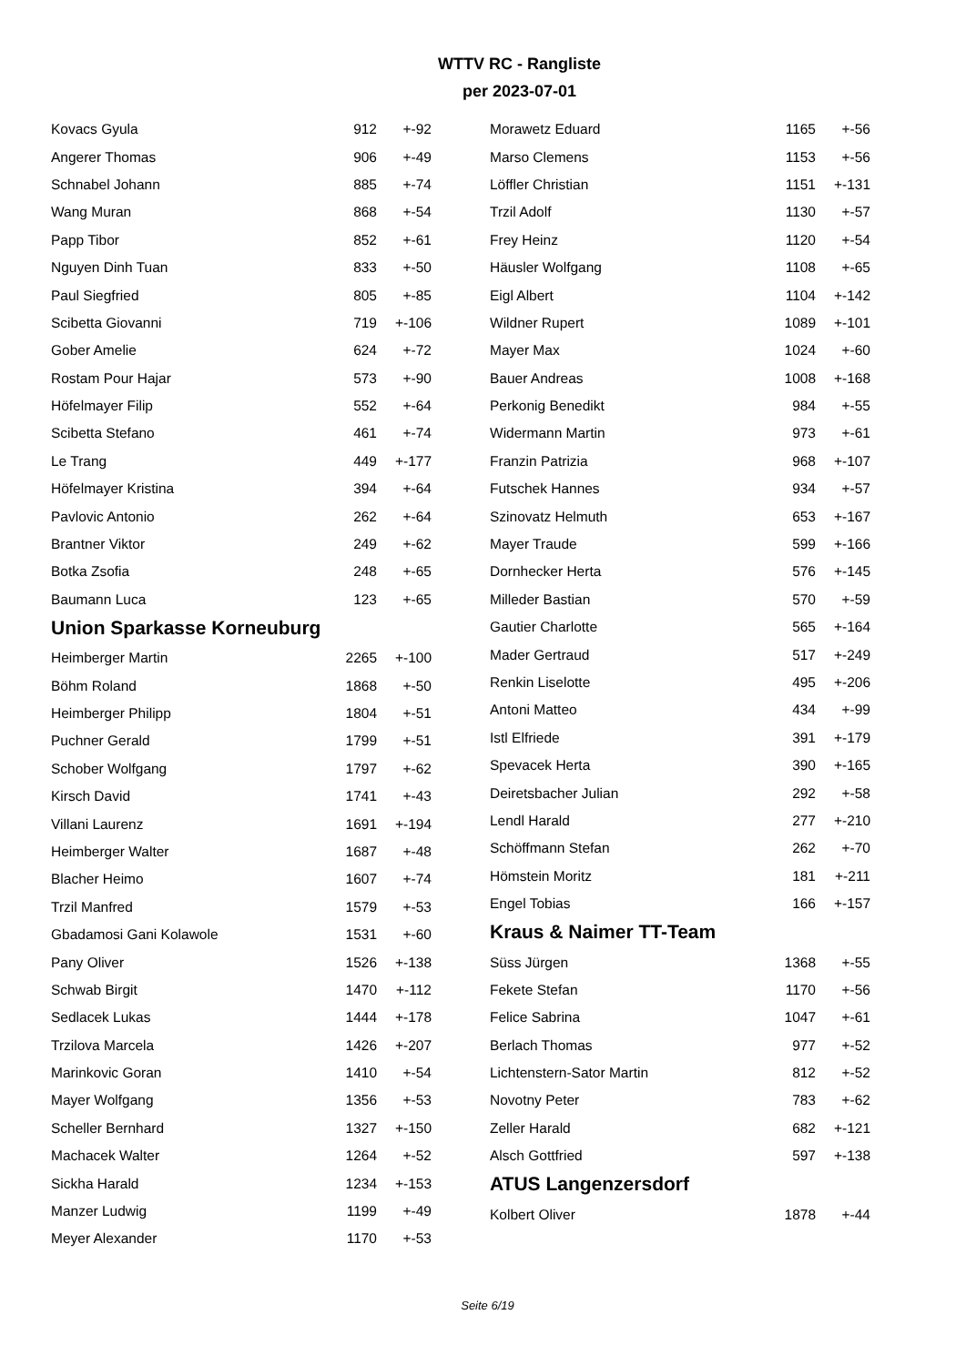WTTV RC - Rangliste
per 2023-07-01
| Kovacs Gyula | 912 | +-92 |
| Angerer Thomas | 906 | +-49 |
| Schnabel Johann | 885 | +-74 |
| Wang Muran | 868 | +-54 |
| Papp Tibor | 852 | +-61 |
| Nguyen Dinh Tuan | 833 | +-50 |
| Paul Siegfried | 805 | +-85 |
| Scibetta Giovanni | 719 | +-106 |
| Gober Amelie | 624 | +-72 |
| Rostam Pour Hajar | 573 | +-90 |
| Höfelmayer Filip | 552 | +-64 |
| Scibetta Stefano | 461 | +-74 |
| Le Trang | 449 | +-177 |
| Höfelmayer Kristina | 394 | +-64 |
| Pavlovic Antonio | 262 | +-64 |
| Brantner Viktor | 249 | +-62 |
| Botka Zsofia | 248 | +-65 |
| Baumann Luca | 123 | +-65 |
Union Sparkasse Korneuburg
| Heimberger Martin | 2265 | +-100 |
| Böhm Roland | 1868 | +-50 |
| Heimberger Philipp | 1804 | +-51 |
| Puchner Gerald | 1799 | +-51 |
| Schober Wolfgang | 1797 | +-62 |
| Kirsch David | 1741 | +-43 |
| Villani Laurenz | 1691 | +-194 |
| Heimberger Walter | 1687 | +-48 |
| Blacher Heimo | 1607 | +-74 |
| Trzil Manfred | 1579 | +-53 |
| Gbadamosi Gani Kolawole | 1531 | +-60 |
| Pany Oliver | 1526 | +-138 |
| Schwab Birgit | 1470 | +-112 |
| Sedlacek Lukas | 1444 | +-178 |
| Trzilova Marcela | 1426 | +-207 |
| Marinkovic Goran | 1410 | +-54 |
| Mayer Wolfgang | 1356 | +-53 |
| Scheller Bernhard | 1327 | +-150 |
| Machacek Walter | 1264 | +-52 |
| Sickha Harald | 1234 | +-153 |
| Manzer Ludwig | 1199 | +-49 |
| Meyer Alexander | 1170 | +-53 |
| Morawetz Eduard | 1165 | +-56 |
| Marso Clemens | 1153 | +-56 |
| Löffler Christian | 1151 | +-131 |
| Trzil Adolf | 1130 | +-57 |
| Frey Heinz | 1120 | +-54 |
| Häusler Wolfgang | 1108 | +-65 |
| Eigl Albert | 1104 | +-142 |
| Wildner Rupert | 1089 | +-101 |
| Mayer Max | 1024 | +-60 |
| Bauer Andreas | 1008 | +-168 |
| Perkonig Benedikt | 984 | +-55 |
| Widermann Martin | 973 | +-61 |
| Franzin Patrizia | 968 | +-107 |
| Futschek Hannes | 934 | +-57 |
| Szinovatz Helmuth | 653 | +-167 |
| Mayer Traude | 599 | +-166 |
| Dornhecker Herta | 576 | +-145 |
| Milleder Bastian | 570 | +-59 |
| Gautier Charlotte | 565 | +-164 |
| Mader Gertraud | 517 | +-249 |
| Renkin Liselotte | 495 | +-206 |
| Antoni Matteo | 434 | +-99 |
| Istl Elfriede | 391 | +-179 |
| Spevacek Herta | 390 | +-165 |
| Deiretsbacher Julian | 292 | +-58 |
| Lendl Harald | 277 | +-210 |
| Schöffmann Stefan | 262 | +-70 |
| Hömstein Moritz | 181 | +-211 |
| Engel Tobias | 166 | +-157 |
Kraus & Naimer TT-Team
| Süss Jürgen | 1368 | +-55 |
| Fekete Stefan | 1170 | +-56 |
| Felice Sabrina | 1047 | +-61 |
| Berlach Thomas | 977 | +-52 |
| Lichtenstern-Sator Martin | 812 | +-52 |
| Novotny Peter | 783 | +-62 |
| Zeller Harald | 682 | +-121 |
| Alsch Gottfried | 597 | +-138 |
ATUS Langenzersdorf
| Kolbert Oliver | 1878 | +-44 |
Seite 6/19